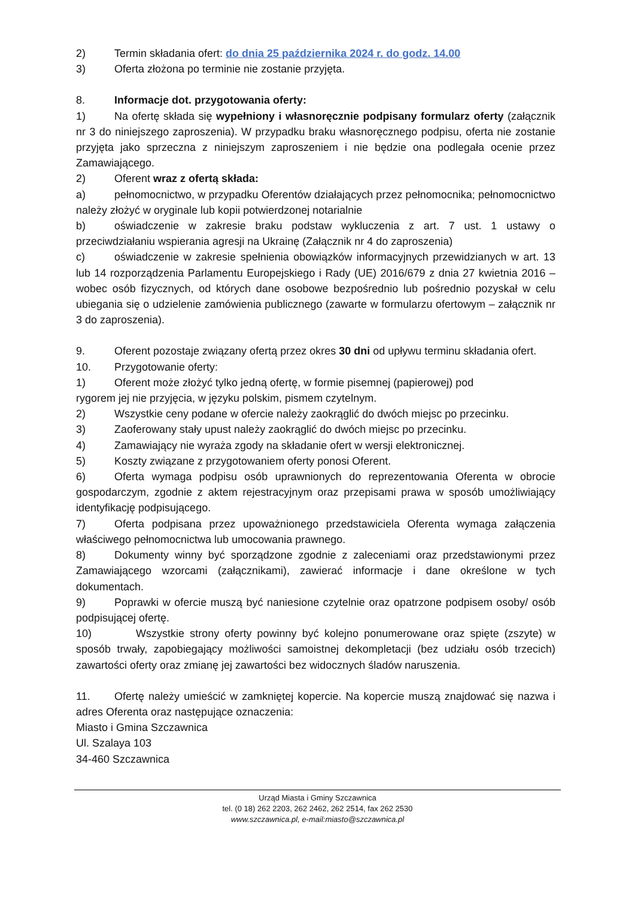2) Termin składania ofert: do dnia 25 października 2024 r. do godz. 14.00
3) Oferta złożona po terminie nie zostanie przyjęta.
8. Informacje dot. przygotowania oferty:
1) Na ofertę składa się wypełniony i własnoręcznie podpisany formularz oferty (załącznik nr 3 do niniejszego zaproszenia). W przypadku braku własnoręcznego podpisu, oferta nie zostanie przyjęta jako sprzeczna z niniejszym zaproszeniem i nie będzie ona podlegała ocenie przez Zamawiającego.
2) Oferent wraz z ofertą składa:
a) pełnomocnictwo, w przypadku Oferentów działających przez pełnomocnika; pełnomocnictwo należy złożyć w oryginale lub kopii potwierdzonej notarialnie
b) oświadczenie w zakresie braku podstaw wykluczenia z art. 7 ust. 1 ustawy o przeciwdziałaniu wspierania agresji na Ukrainę (Załącznik nr 4 do zaproszenia)
c) oświadczenie w zakresie spełnienia obowiązków informacyjnych przewidzianych w art. 13 lub 14 rozporządzenia Parlamentu Europejskiego i Rady (UE) 2016/679 z dnia 27 kwietnia 2016 – wobec osób fizycznych, od których dane osobowe bezpośrednio lub pośrednio pozyskał w celu ubiegania się o udzielenie zamówienia publicznego (zawarte w formularzu ofertowym – załącznik nr 3 do zaproszenia).
9. Oferent pozostaje związany ofertą przez okres 30 dni od upływu terminu składania ofert.
10. Przygotowanie oferty:
1) Oferent może złożyć tylko jedną ofertę, w formie pisemnej (papierowej) pod
rygorem jej nie przyjęcia, w języku polskim, pismem czytelnym.
2) Wszystkie ceny podane w ofercie należy zaokrąglić do dwóch miejsc po przecinku.
3) Zaoferowany stały upust należy zaokrąglić do dwóch miejsc po przecinku.
4) Zamawiający nie wyraża zgody na składanie ofert w wersji elektronicznej.
5) Koszty związane z przygotowaniem oferty ponosi Oferent.
6) Oferta wymaga podpisu osób uprawnionych do reprezentowania Oferenta w obrocie gospodarczym, zgodnie z aktem rejestracyjnym oraz przepisami prawa w sposób umożliwiający identyfikację podpisującego.
7) Oferta podpisana przez upoważnionego przedstawiciela Oferenta wymaga załączenia właściwego pełnomocnictwa lub umocowania prawnego.
8) Dokumenty winny być sporządzone zgodnie z zaleceniami oraz przedstawionymi przez Zamawiającego wzorcami (załącznikami), zawierać informacje i dane określone w tych dokumentach.
9) Poprawki w ofercie muszą być naniesione czytelnie oraz opatrzone podpisem osoby/ osób podpisującej ofertę.
10) Wszystkie strony oferty powinny być kolejno ponumerowane oraz spięte (zszyte) w sposób trwały, zapobiegający możliwości samoistnej dekompletacji (bez udziału osób trzecich) zawartości oferty oraz zmianę jej zawartości bez widocznych śladów naruszenia.
11. Ofertę należy umieścić w zamkniętej kopercie. Na kopercie muszą znajdować się nazwa i adres Oferenta oraz następujące oznaczenia:
Miasto i Gmina Szczawnica
Ul. Szalaya 103
34-460 Szczawnica
Urząd Miasta i Gminy Szczawnica
tel. (0 18) 262 2203, 262 2462, 262 2514, fax 262 2530
www.szczawnica.pl, e-mail:miasto@szczawnica.pl